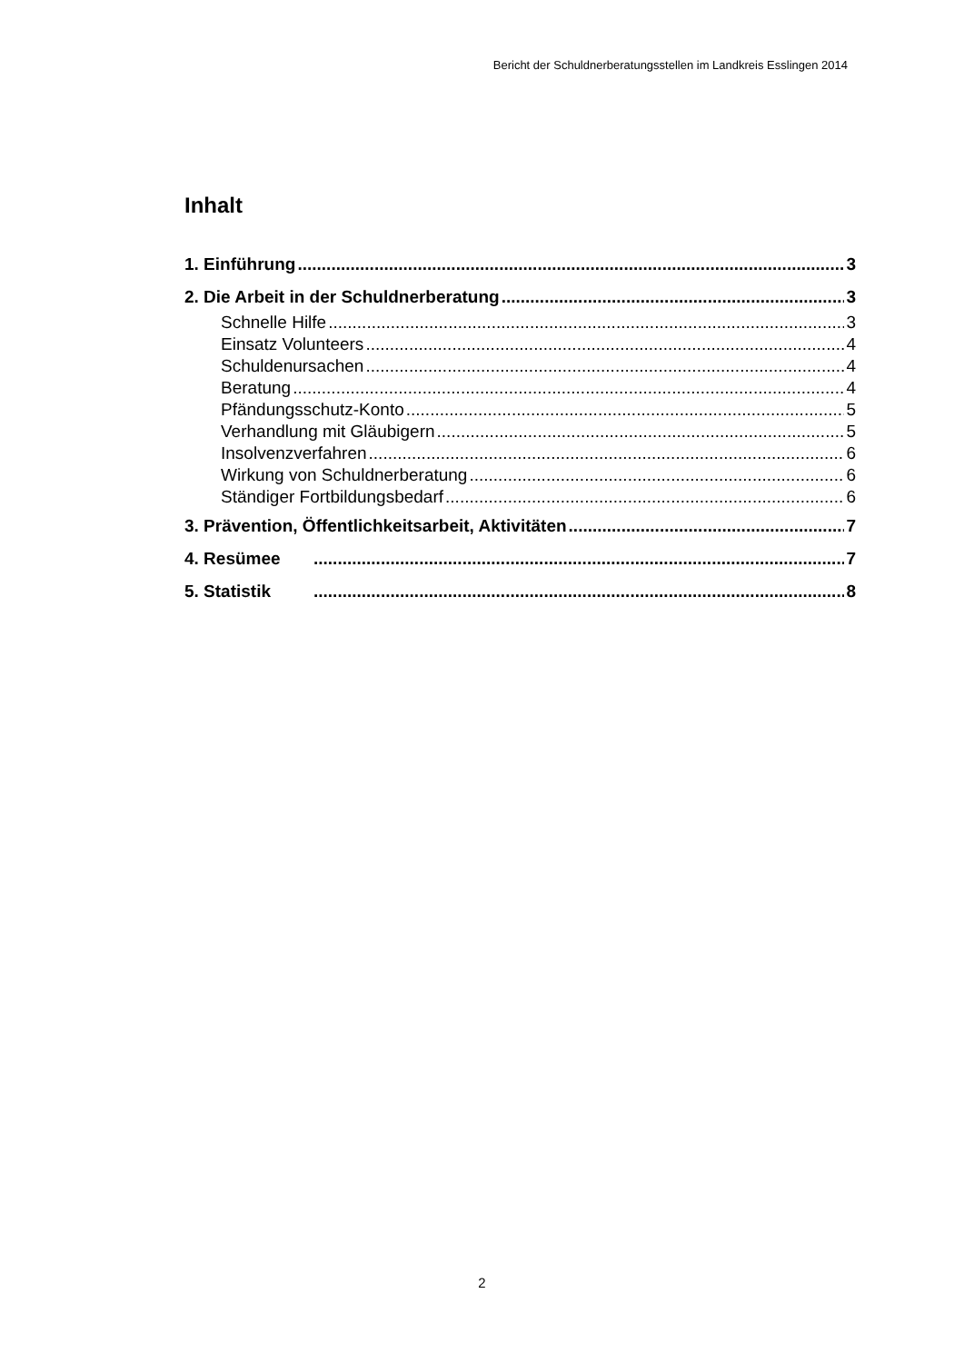Bericht der Schuldnerberatungsstellen im Landkreis Esslingen 2014
Inhalt
1. Einführung 3
2. Die Arbeit in der Schuldnerberatung 3
Schnelle Hilfe 3
Einsatz Volunteers 4
Schuldenursachen 4
Beratung 4
Pfändungsschutz-Konto 5
Verhandlung mit Gläubigern 5
Insolvenzverfahren 6
Wirkung von Schuldnerberatung 6
Ständiger Fortbildungsbedarf 6
3. Prävention, Öffentlichkeitsarbeit, Aktivitäten 7
4. Resümee 7
5. Statistik 8
2